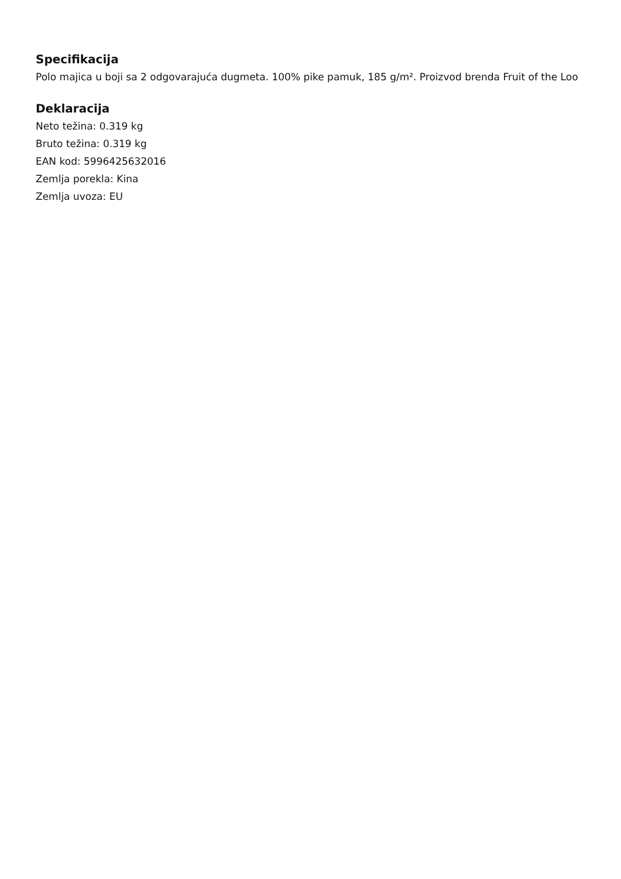Specifikacija
Polo majica u boji sa 2 odgovarajuća dugmeta. 100% pike pamuk, 185 g/m². Proizvod brenda Fruit of the Loo
Deklaracija
Neto težina: 0.319 kg
Bruto težina: 0.319 kg
EAN kod: 5996425632016
Zemlja porekla: Kina
Zemlja uvoza: EU